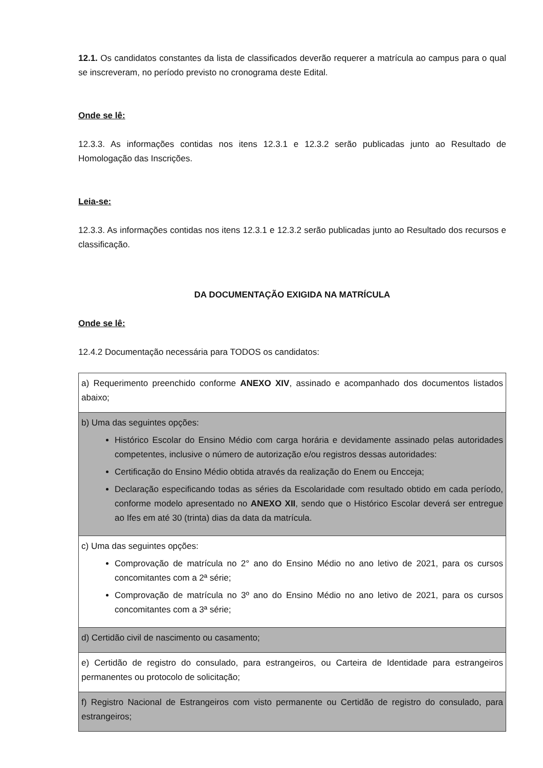12.1. Os candidatos constantes da lista de classificados deverão requerer a matrícula ao campus para o qual se inscreveram, no período previsto no cronograma deste Edital.
Onde se lê:
12.3.3. As informações contidas nos itens 12.3.1 e 12.3.2 serão publicadas junto ao Resultado de Homologação das Inscrições.
Leia-se:
12.3.3. As informações contidas nos itens 12.3.1 e 12.3.2 serão publicadas junto ao Resultado dos recursos e classificação.
DA DOCUMENTAÇÃO EXIGIDA NA MATRÍCULA
Onde se lê:
12.4.2 Documentação necessária para TODOS os candidatos:
| a) Requerimento preenchido conforme ANEXO XIV , assinado e acompanhado dos documentos listados abaixo; |
| b) Uma das seguintes opções: Histórico Escolar do Ensino Médio com carga horária e devidamente assinado pelas autoridades competentes, inclusive o número de autorização e/ou registros dessas autoridades: Certificação do Ensino Médio obtida através da realização do Enem ou Encceja; Declaração especificando todas as séries da Escolaridade com resultado obtido em cada período, conforme modelo apresentado no ANEXO XII , sendo que o Histórico Escolar deverá ser entregue ao Ifes em até 30 (trinta) dias da data da matrícula. |
| c) Uma das seguintes opções: Comprovação de matrícula no 2° ano do Ensino Médio no ano letivo de 2021, para os cursos concomitantes com a 2ª série; Comprovação de matrícula no 3º ano do Ensino Médio no ano letivo de 2021, para os cursos concomitantes com a 3ª série; |
| d) Certidão civil de nascimento ou casamento; |
| e) Certidão de registro do consulado, para estrangeiros, ou Carteira de Identidade para estrangeiros permanentes ou protocolo de solicitação; |
| f) Registro Nacional de Estrangeiros com visto permanente ou Certidão de registro do consulado, para estrangeiros; |